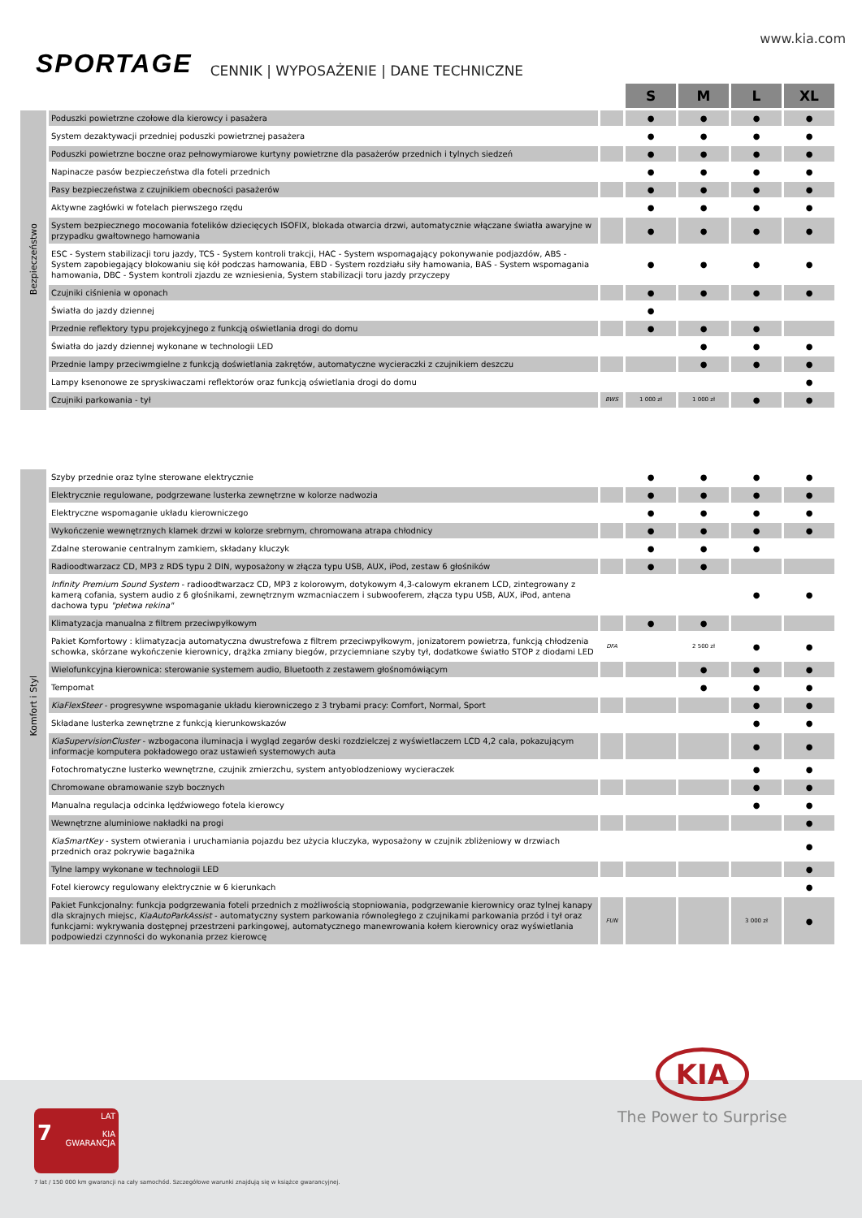www.kia.com
SPORTAGE CENNIK | WYPOSAŻENIE | DANE TECHNICZNE
| | | | S | M | L | XL |
| Bezpieczeństwo | Poduszki powietrzne czołowe dla kierowcy i pasażera | | ● | ● | ● | ● |
| | System dezaktywacji przedniej poduszki powietrznej pasażera | | ● | ● | ● | ● |
| | Poduszki powietrzne boczne oraz pełnowymiarowe kurtyny powietrzne dla pasażerów przednich i tylnych siedzeń | | ● | ● | ● | ● |
| | Napinacze pasów bezpieczeństwa dla foteli przednich | | ● | ● | ● | ● |
| | Pasy bezpieczeństwa z czujnikiem obecności pasażerów | | ● | ● | ● | ● |
| | Aktywne zagłówki w fotelach pierwszego rzędu | | ● | ● | ● | ● |
| | System bezpiecznego mocowania fotelików dziecięcych ISOFIX, blokada otwarcia drzwi, automatycznie włączane światła awaryjne w przypadku gwałtownego hamowania | | ● | ● | ● | ● |
| | ESC - System stabilizacji toru jazdy, TCS - System kontroli trakcji, HAC - System wspomagający pokonywanie podjazdów, ABS - System zapobiegający blokowaniu się kół podczas hamowania, EBD - System rozdziału siły hamowania, BAS - System wspomagania hamowania, DBC - System kontroli zjazdu ze wzniesienia, System stabilizacji toru jazdy przyczepy | | ● | ● | ● | ● |
| | Czujniki ciśnienia w oponach | | ● | ● | ● | ● |
| | Światła do jazdy dziennej | | ● | | | |
| | Przednie reflektory typu projekcyjnego z funkcją oświetlania drogi do domu | | ● | ● | ● | |
| | Światła do jazdy dziennej wykonane w technologii LED | | | ● | ● | ● |
| | Przednie lampy przeciwmgielne z funkcją doświetlania zakrętów, automatyczne wycieraczki z czujnikiem deszczu | | | ● | ● | ● |
| | Lampy ksenonowe ze spryskiwaczami reflektorów oraz funkcją oświetlania drogi do domu | | | | | ● |
| | Czujniki parkowania - tył | BWS | 1 000 zł | 1 000 zł | ● | ● |
| Komfort i Styl | Szyby przednie oraz tylne sterowane elektrycznie | | ● | ● | ● | ● |
| | Elektrycznie regulowane, podgrzewane lusterka zewnętrzne w kolorze nadwozia | | ● | ● | ● | ● |
| | Elektryczne wspomaganie układu kierowniczego | | ● | ● | ● | ● |
| | Wykończenie wewnętrznych klamek drzwi w kolorze srebrnym, chromowana atrapa chłodnicy | | ● | ● | ● | ● |
| | Zdalne sterowanie centralnym zamkiem, składany kluczyk | | ● | ● | ● | |
| | Radioodtwarzacz CD, MP3 z RDS typu 2 DIN, wyposażony w złącza typu USB, AUX, iPod, zestaw 6 głośników | | ● | ● | | |
| | Infinity Premium Sound System - radioodtwarzacz CD, MP3 z kolorowym, dotykowym 4,3-calowym ekranem LCD, zintegrowany z kamerą cofania, system audio z 6 głośnikami, zewnętrznym wzmacniaczem i subwooferem, złącza typu USB, AUX, iPod, antena dachowa typu "płetwa rekina" | | | | ● | ● |
| | Klimatyzacja manualna z filtrem przeciwpyłkowym | | ● | ● | | |
| | Pakiet Komfortowy : klimatyzacja automatyczna dwustrefowa z filtrem przeciwpyłkowym, jonizatorem powietrza, funkcją chłodzenia schowka, skórzane wykończenie kierownicy, drążka zmiany biegów, przyciemniane szyby tył, dodatkowe światło STOP z diodami LED | DFA | | 2 500 zł | ● | ● |
| | Wielofunkcyjna kierownica: sterowanie systemem audio, Bluetooth z zestawem głośnomówiącym | | | ● | ● | ● |
| | Tempomat | | | ● | ● | ● |
| | KiaFlexSteer - progresywne wspomaganie układu kierowniczego z 3 trybami pracy: Comfort, Normal, Sport | | | | ● | ● |
| | Składane lusterka zewnętrzne z funkcją kierunkowskazów | | | | ● | ● |
| | KiaSupervisionCluster - wzbogacona iluminacja i wygląd zegarów deski rozdzielczej z wyświetlaczem LCD 4,2 cala, pokazującym informacje komputera pokładowego oraz ustawień systemowych auta | | | | ● | ● |
| | Fotochromatyczne lusterko wewnętrzne, czujnik zmierzchu, system antyoblodzeniowy wycieraczek | | | | ● | ● |
| | Chromowane obramowanie szyb bocznych | | | | ● | ● |
| | Manualna regulacja odcinka lędźwiowego fotela kierowcy | | | | ● | ● |
| | Wewnętrzne aluminiowe nakładki na progi | | | | | ● |
| | KiaSmartKey - system otwierania i uruchamiania pojazdu bez użycia kluczyka, wyposażony w czujnik zbliżeniowy w drzwiach przednich oraz pokrywie bagażnika | | | | | ● |
| | Tylne lampy wykonane w technologii LED | | | | | ● |
| | Fotel kierowcy regulowany elektrycznie w 6 kierunkach | | | | | ● |
| | Pakiet Funkcjonalny: funkcja podgrzewania foteli przednich z możliwością stopniowania, podgrzewanie kierownicy oraz tylnej kanapy dla skrajnych miejsc, KiaAutoParkAssist - automatyczny system parkowania równoległego z czujnikami parkowania przód i tył oraz funkcjami: wykrywania dostępnej przestrzeni parkingowej, automatycznego manewrowania kołem kierownicy oraz wyświetlania podpowiedzi czynności do wykonania przez kierowcę | FUN | | | 3 000 zł | ● |
KIA
The Power to Surprise
LAT
7
KIA
GWARANCJA
7 lat / 150 000 km gwarancji na cały samochód. Szczegółowe warunki znajdują się w książce gwarancyjnej.